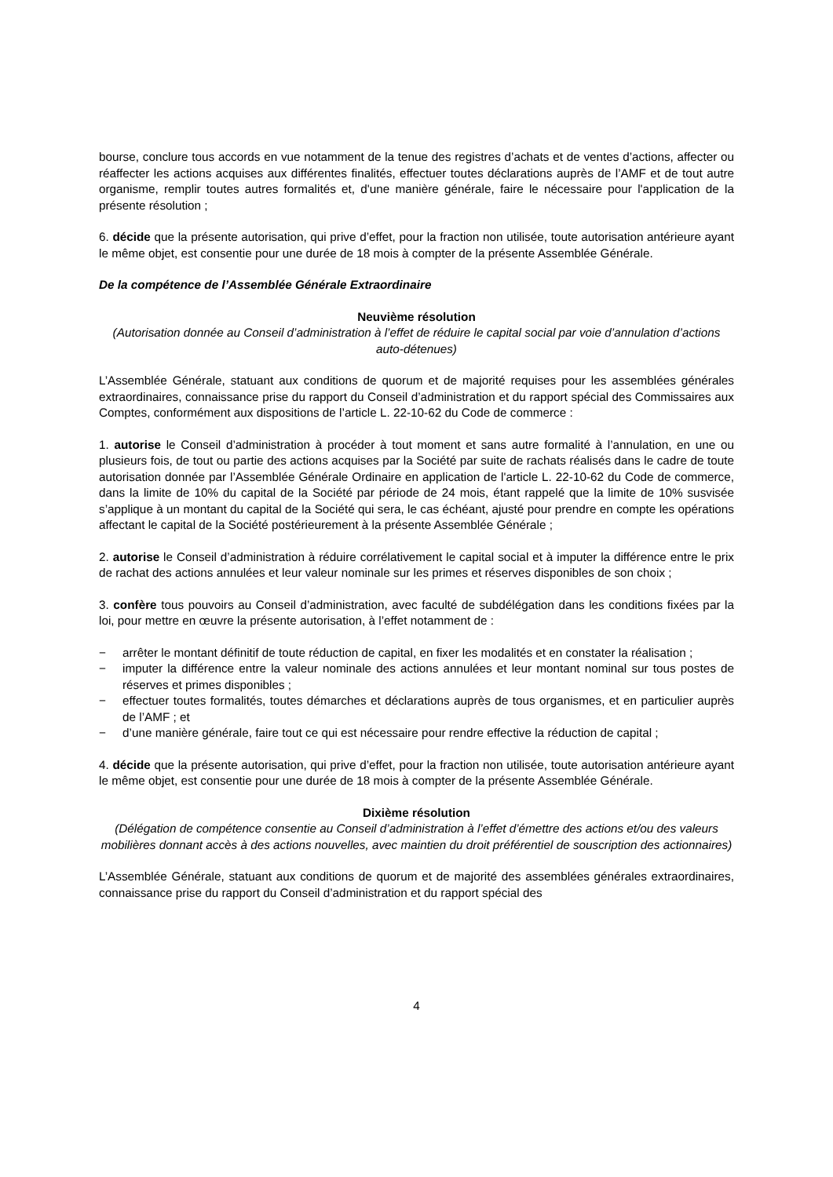bourse, conclure tous accords en vue notamment de la tenue des registres d’achats et de ventes d’actions, affecter ou réaffecter les actions acquises aux différentes finalités, effectuer toutes déclarations auprès de l’AMF et de tout autre organisme, remplir toutes autres formalités et, d'une manière générale, faire le nécessaire pour l'application de la présente résolution ;
6. décide que la présente autorisation, qui prive d’effet, pour la fraction non utilisée, toute autorisation antérieure ayant le même objet, est consentie pour une durée de 18 mois à compter de la présente Assemblée Générale.
De la compétence de l’Assemblée Générale Extraordinaire
Neuvième résolution
(Autorisation donnée au Conseil d’administration à l’effet de réduire le capital social par voie d’annulation d’actions auto-détenues)
L’Assemblée Générale, statuant aux conditions de quorum et de majorité requises pour les assemblées générales extraordinaires, connaissance prise du rapport du Conseil d’administration et du rapport spécial des Commissaires aux Comptes, conformément aux dispositions de l’article L. 22-10-62 du Code de commerce :
1. autorise le Conseil d’administration à procéder à tout moment et sans autre formalité à l’annulation, en une ou plusieurs fois, de tout ou partie des actions acquises par la Société par suite de rachats réalisés dans le cadre de toute autorisation donnée par l’Assemblée Générale Ordinaire en application de l'article L. 22-10-62 du Code de commerce, dans la limite de 10% du capital de la Société par période de 24 mois, étant rappelé que la limite de 10% susvisée s’applique à un montant du capital de la Société qui sera, le cas échéant, ajusté pour prendre en compte les opérations affectant le capital de la Société postérieurement à la présente Assemblée Générale ;
2. autorise le Conseil d’administration à réduire corrélativement le capital social et à imputer la différence entre le prix de rachat des actions annulées et leur valeur nominale sur les primes et réserves disponibles de son choix ;
3. confère tous pouvoirs au Conseil d’administration, avec faculté de subdélégation dans les conditions fixées par la loi, pour mettre en œuvre la présente autorisation, à l’effet notamment de :
− arrêter le montant définitif de toute réduction de capital, en fixer les modalités et en constater la réalisation ;
− imputer la différence entre la valeur nominale des actions annulées et leur montant nominal sur tous postes de réserves et primes disponibles ;
− effectuer toutes formalités, toutes démarches et déclarations auprès de tous organismes, et en particulier auprès de l’AMF ; et
− d’une manière générale, faire tout ce qui est nécessaire pour rendre effective la réduction de capital ;
4. décide que la présente autorisation, qui prive d’effet, pour la fraction non utilisée, toute autorisation antérieure ayant le même objet, est consentie pour une durée de 18 mois à compter de la présente Assemblée Générale.
Dixième résolution
(Délégation de compétence consentie au Conseil d’administration à l’effet d’émettre des actions et/ou des valeurs mobilières donnant accès à des actions nouvelles, avec maintien du droit préférentiel de souscription des actionnaires)
L’Assemblée Générale, statuant aux conditions de quorum et de majorité des assemblées générales extraordinaires, connaissance prise du rapport du Conseil d’administration et du rapport spécial des
4